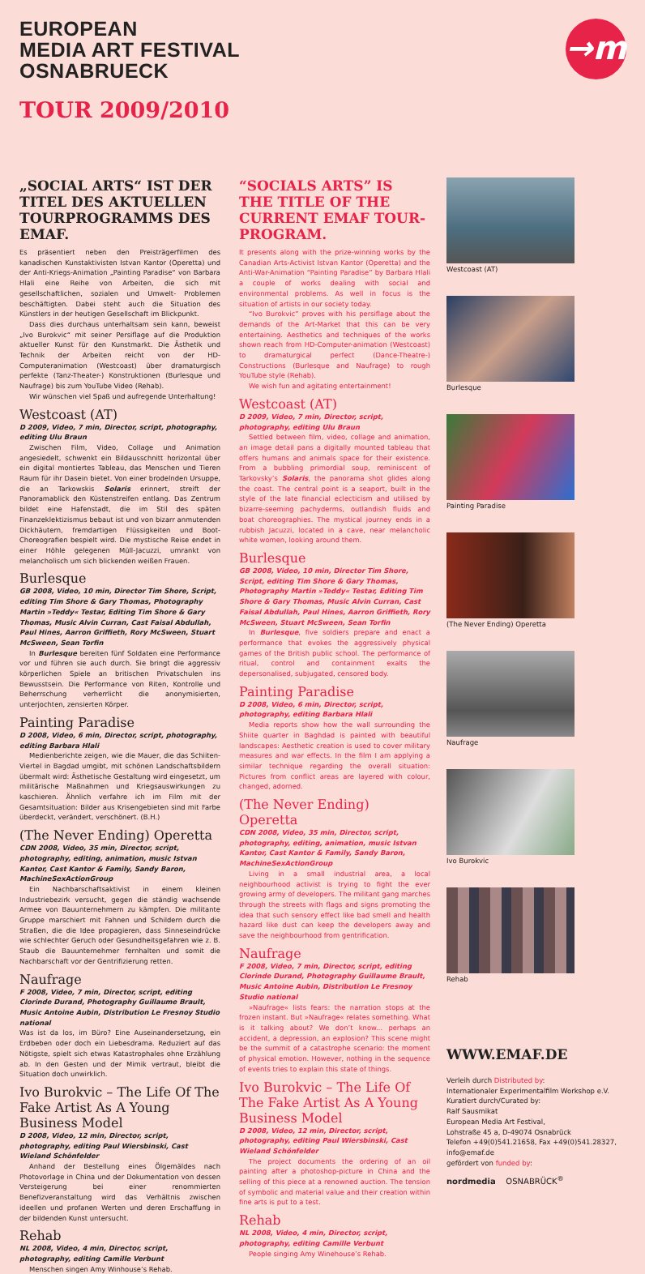EUROPEAN
MEDIA ART FESTIVAL
OSNABRUECK
TOUR 2009/2010
→m
„SOCIAL ARTS“ IST DER TITEL DES AKTUELLEN TOURPROGRAMMS DES EMAF.
Es präsentiert neben den Preisträgerfilmen des kanadischen Kunstaktivisten Istvan Kantor (Operetta) und der Anti-Kriegs-Animation „Painting Paradise“ von Barbara Hlali eine Reihe von Arbeiten, die sich mit gesellschaftlichen, sozialen und Umwelt- Problemen beschäftigten. Dabei steht auch die Situation des Künstlers in der heutigen Gesellschaft im Blickpunkt.
Dass dies durchaus unterhaltsam sein kann, beweist „Ivo Burokvic“ mit seiner Persiflage auf die Produktion aktueller Kunst für den Kunstmarkt. Die Ästhetik und Technik der Arbeiten reicht von der HD-Computeranimation (Westcoast) über dramaturgisch perfekte (Tanz-Theater-) Konstruktionen (Burlesque und Naufrage) bis zum YouTube Video (Rehab).
Wir wünschen viel Spaß und aufregende Unterhaltung!
Westcoast (AT)
D 2009, Video, 7 min, Director, script, photography, editing Ulu Braun
Zwischen Film, Video, Collage und Animation angesiedelt, schwenkt ein Bildausschnitt horizontal über ein digital montiertes Tableau, das Menschen und Tieren Raum für ihr Dasein bietet. Von einer brodelnden Ursuppe, die an Tarkowskis Solaris erinnert, streift der Panoramablick den Küstenstreifen entlang. Das Zentrum bildet eine Hafenstadt, die im Stil des späten Finanzeklektizismus bebaut ist und von bizarr anmutenden Dickhäutern, fremdartigen Flüssigkeiten und Boot-Choreografien bespielt wird. Die mystische Reise endet in einer Höhle gelegenen Müll-Jacuzzi, umrankt von melancholisch um sich blickenden weißen Frauen.
Burlesque
GB 2008, Video, 10 min, Director Tim Shore, Script, editing Tim Shore & Gary Thomas, Photography Martin »Teddy« Testar, Editing Tim Shore & Gary Thomas, Music Alvin Curran, Cast Faisal Abdullah, Paul Hines, Aarron Griffieth, Rory McSween, Stuart McSween, Sean Torfin
In Burlesque bereiten fünf Soldaten eine Performance vor und führen sie auch durch. Sie bringt die aggressiv körperlichen Spiele an britischen Privatschulen ins Bewusstsein. Die Performance von Riten, Kontrolle und Beherrschung verherrlicht die anonymisierten, unterjochten, zensierten Körper.
Painting Paradise
D 2008, Video, 6 min, Director, script, photography, editing Barbara Hlali
Medienberichte zeigen, wie die Mauer, die das Schiiten-Viertel in Bagdad umgibt, mit schönen Landschaftsbildern übermalt wird: Ästhetische Gestaltung wird eingesetzt, um militärische Maßnahmen und Kriegsauswirkungen zu kaschieren. Ähnlich verfahre ich im Film mit der Gesamtsituation: Bilder aus Krisengebieten sind mit Farbe überdeckt, verändert, verschönert. (B.H.)
(The Never Ending) Operetta
CDN 2008, Video, 35 min, Director, script, photography, editing, animation, music Istvan Kantor, Cast Kantor & Family, Sandy Baron, MachineSexActionGroup
Ein Nachbarschaftsaktivist in einem kleinen Industriebezirk versucht, gegen die ständig wachsende Armee von Bauunternehmern zu kämpfen. Die militante Gruppe marschiert mit Fahnen und Schildern durch die Straßen, die die Idee propagieren, dass Sinneseindrücke wie schlechter Geruch oder Gesundheitsgefahren wie z. B. Staub die Bauunternehmer fernhalten und somit die Nachbarschaft vor der Gentrifizierung retten.
Naufrage
F 2008, Video, 7 min, Director, script, editing Clorinde Durand, Photography Guillaume Brault, Music Antoine Aubin, Distribution Le Fresnoy Studio national
Was ist da los, im Büro? Eine Auseinandersetzung, ein Erdbeben oder doch ein Liebesdrama. Reduziert auf das Nötigste, spielt sich etwas Katastrophales ohne Erzählung ab. In den Gesten und der Mimik vertraut, bleibt die Situation doch unwirklich.
Ivo Burokvic – The Life Of The Fake Artist As A Young Business Model
D 2008, Video, 12 min, Director, script, photography, editing Paul Wiersbinski, Cast Wieland Schönfelder
Anhand der Bestellung eines Ölgemäldes nach Photovorlage in China und der Dokumentation von dessen Versteigerung bei einer renommierten Benefizveranstaltung wird das Verhältnis zwischen ideellen und profanen Werten und deren Erschaffung in der bildenden Kunst untersucht.
Rehab
NL 2008, Video, 4 min, Director, script, photography, editing Camille Verbunt
Menschen singen Amy Winhouse’s Rehab.
“SOCIALS ARTS” IS THE TITLE OF THE CURRENT EMAF TOUR-PROGRAM.
It presents along with the prize-winning works by the Canadian Arts-Activist Istvan Kantor (Operetta) and the Anti-War-Animation “Painting Paradise” by Barbara Hlali a couple of works dealing with social and environmental problems. As well in focus is the situation of artists in our society today.
“Ivo Burokvic” proves with his persiflage about the demands of the Art-Market that this can be very entertaining. Aesthetics and techniques of the works shown reach from HD-Computer-animation (Westcoast) to dramaturgical perfect (Dance-Theatre-) Constructions (Burlesque and Naufrage) to rough YouTube style (Rehab).
We wish fun and agitating entertainment!
Westcoast (AT)
D 2009, Video, 7 min, Director, script, photography, editing Ulu Braun
Settled between film, video, collage and animation, an image detail pans a digitally mounted tableau that offers humans and animals space for their existence. From a bubbling primordial soup, reminiscent of Tarkovsky’s Solaris, the panorama shot glides along the coast. The central point is a seaport, built in the style of the late financial eclecticism and utilised by bizarre-seeming pachyderms, outlandish fluids and boat choreographies. The mystical journey ends in a rubbish Jacuzzi, located in a cave, near melancholic white women, looking around them.
Burlesque
GB 2008, Video, 10 min, Director Tim Shore, Script, editing Tim Shore & Gary Thomas, Photography Martin »Teddy« Testar, Editing Tim Shore & Gary Thomas, Music Alvin Curran, Cast Faisal Abdullah, Paul Hines, Aarron Griffieth, Rory McSween, Stuart McSween, Sean Torfin
In Burlesque, five soldiers prepare and enact a performance that evokes the aggressively physical games of the British public school. The performance of ritual, control and containment exalts the depersonalised, subjugated, censored body.
Painting Paradise
D 2008, Video, 6 min, Director, script, photography, editing Barbara Hlali
Media reports show how the wall surrounding the Shiite quarter in Baghdad is painted with beautiful landscapes: Aesthetic creation is used to cover military measures and war effects. In the film I am applying a similar technique regarding the overall situation: Pictures from conflict areas are layered with colour, changed, adorned.
(The Never Ending) Operetta
CDN 2008, Video, 35 min, Director, script, photography, editing, animation, music Istvan Kantor, Cast Kantor & Family, Sandy Baron, MachineSexActionGroup
Living in a small industrial area, a local neighbourhood activist is trying to fight the ever growing army of developers. The militant gang marches through the streets with flags and signs promoting the idea that such sensory effect like bad smell and health hazard like dust can keep the developers away and save the neighbourhood from gentrification.
Naufrage
F 2008, Video, 7 min, Director, script, editing Clorinde Durand, Photography Guillaume Brault, Music Antoine Aubin, Distribution Le Fresnoy Studio national
»Naufrage« lists fears: the narration stops at the frozen instant. But »Naufrage« relates something. What is it talking about? We don’t know... perhaps an accident, a depression, an explosion? This scene might be the summit of a catastrophe scenario: the moment of physical emotion. However, nothing in the sequence of events tries to explain this state of things.
Ivo Burokvic – The Life Of The Fake Artist As A Young Business Model
D 2008, Video, 12 min, Director, script, photography, editing Paul Wiersbinski, Cast Wieland Schönfelder
The project documents the ordering of an oil painting after a photoshop-picture in China and the selling of this piece at a renowned auction. The tension of symbolic and material value and their creation within fine arts is put to a test.
Rehab
NL 2008, Video, 4 min, Director, script, photography, editing Camille Verbunt
People singing Amy Winehouse’s Rehab.
Westcoast (AT)
Burlesque
Painting Paradise
(The Never Ending) Operetta
Naufrage
Ivo Burokvic
Rehab
WWW.EMAF.DE
Verleih durch Distributed by:
Internationaler Experimentalfilm Workshop e.V.
Kuratiert durch/Curated by:
Ralf Sausmikat
European Media Art Festival,
Lohstraße 45 a, D-49074 Osnabrück
Telefon +49(0)541.21658, Fax +49(0)541.28327,
info@emaf.de
gefördert von funded by:
nord media OSNABRÜCK<sup>®</sup>